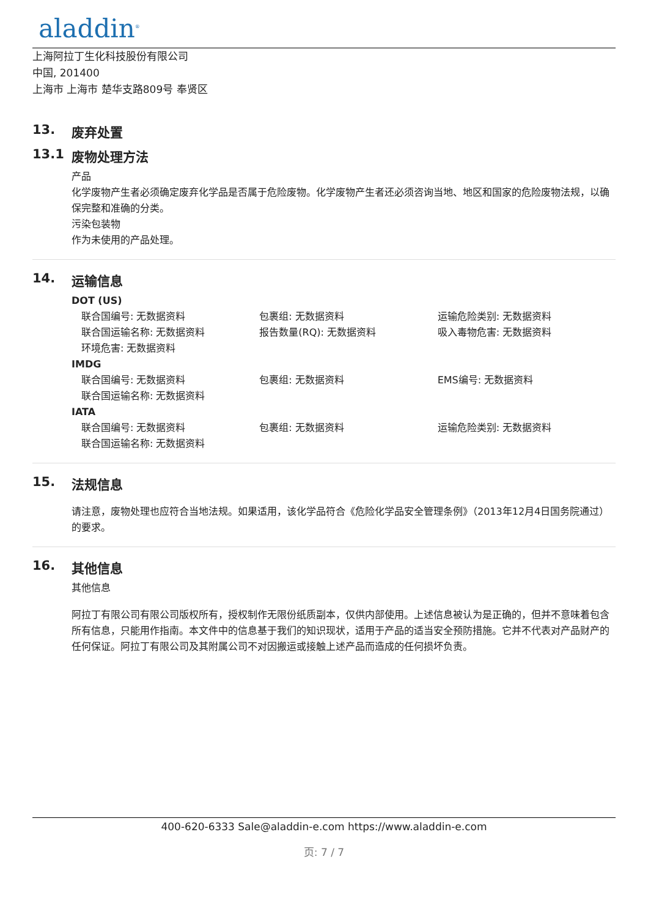aladdin<sup>®</sup>
上海阿拉丁生化科技股份有限公司
中国, 201400
上海市 上海市 楚华支路809号 奉贤区
13. 废弃处置
13.1 废物处理方法
产品
化学废物产生者必须确定废弃化学品是否属于危险废物。化学废物产生者还必须咨询当地、地区和国家的危险废物法规，以确保完整和准确的分类。
污染包装物
作为未使用的产品处理。
14. 运输信息
DOT (US)
联合国编号: 无数据资料 包裹组: 无数据资料 运输危险类别: 无数据资料
联合国运输名称: 无数据资料 报告数量(RQ): 无数据资料 吸入毒物危害: 无数据资料
环境危害: 无数据资料
IMDG
联合国编号: 无数据资料 包裹组: 无数据资料 EMS编号: 无数据资料
联合国运输名称: 无数据资料
IATA
联合国编号: 无数据资料 包裹组: 无数据资料 运输危险类别: 无数据资料
联合国运输名称: 无数据资料
15. 法规信息
请注意，废物处理也应符合当地法规。如果适用，该化学品符合《危险化学品安全管理条例》（2013年12月4日国务院通过）的要求。
16. 其他信息
其他信息
阿拉丁有限公司有限公司版权所有，授权制作无限份纸质副本，仅供内部使用。上述信息被认为是正确的，但并不意味着包含所有信息，只能用作指南。本文件中的信息基于我们的知识现状，适用于产品的适当安全预防措施。它并不代表对产品财产的任何保证。阿拉丁有限公司及其附属公司不对因搬运或接触上述产品而造成的任何损坏负责。
400-620-6333 Sale@aladdin-e.com https://www.aladdin-e.com
页: 7 / 7